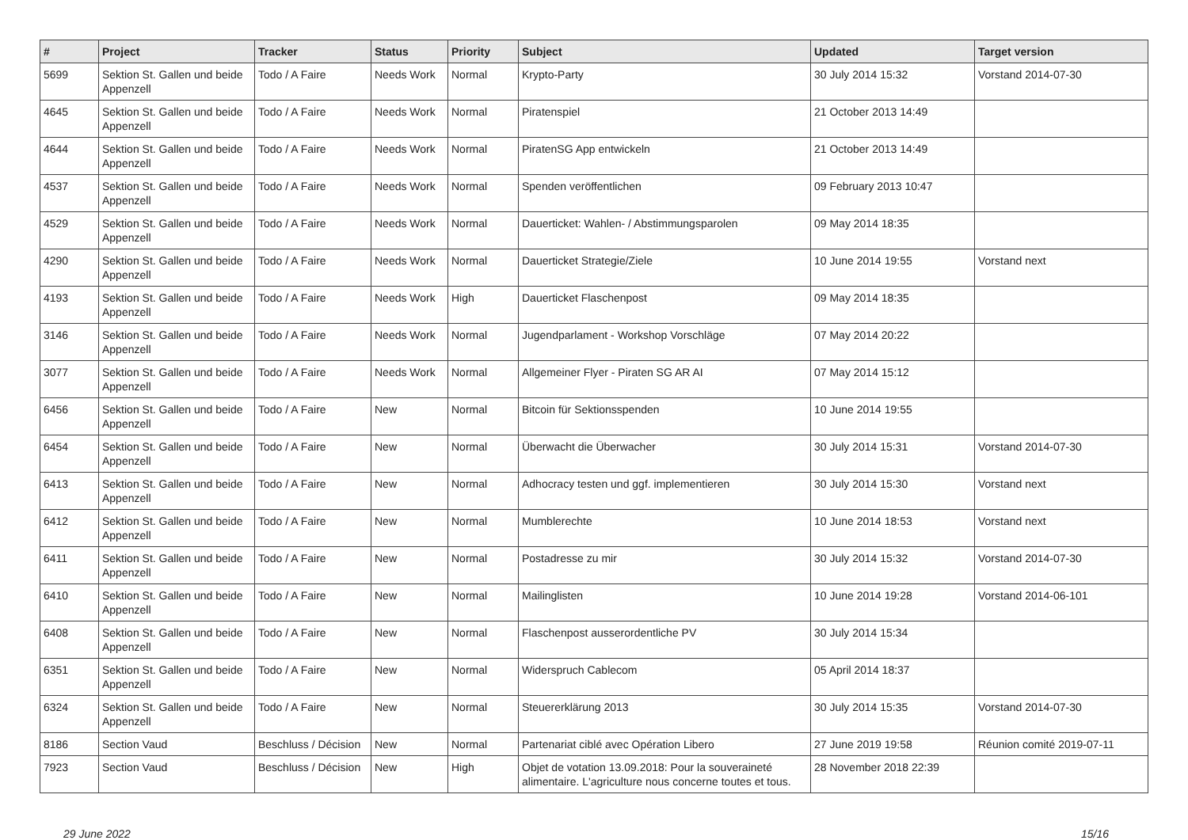| # | Project | Tracker | Status | Priority | Subject | Updated | Target version |
| --- | --- | --- | --- | --- | --- | --- | --- |
| 5699 | Sektion St. Gallen und beide Appenzell | Todo / A Faire | Needs Work | Normal | Krypto-Party | 30 July 2014 15:32 | Vorstand 2014-07-30 |
| 4645 | Sektion St. Gallen und beide Appenzell | Todo / A Faire | Needs Work | Normal | Piratenspiel | 21 October 2013 14:49 | |
| 4644 | Sektion St. Gallen und beide Appenzell | Todo / A Faire | Needs Work | Normal | PiratenSG App entwickeln | 21 October 2013 14:49 | |
| 4537 | Sektion St. Gallen und beide Appenzell | Todo / A Faire | Needs Work | Normal | Spenden veröffentlichen | 09 February 2013 10:47 | |
| 4529 | Sektion St. Gallen und beide Appenzell | Todo / A Faire | Needs Work | Normal | Dauerticket: Wahlen- / Abstimmungsparolen | 09 May 2014 18:35 | |
| 4290 | Sektion St. Gallen und beide Appenzell | Todo / A Faire | Needs Work | Normal | Dauerticket Strategie/Ziele | 10 June 2014 19:55 | Vorstand next |
| 4193 | Sektion St. Gallen und beide Appenzell | Todo / A Faire | Needs Work | High | Dauerticket Flaschenpost | 09 May 2014 18:35 | |
| 3146 | Sektion St. Gallen und beide Appenzell | Todo / A Faire | Needs Work | Normal | Jugendparlament - Workshop Vorschläge | 07 May 2014 20:22 | |
| 3077 | Sektion St. Gallen und beide Appenzell | Todo / A Faire | Needs Work | Normal | Allgemeiner Flyer - Piraten SG AR AI | 07 May 2014 15:12 | |
| 6456 | Sektion St. Gallen und beide Appenzell | Todo / A Faire | New | Normal | Bitcoin für Sektionsspenden | 10 June 2014 19:55 | |
| 6454 | Sektion St. Gallen und beide Appenzell | Todo / A Faire | New | Normal | Überwacht die Überwacher | 30 July 2014 15:31 | Vorstand 2014-07-30 |
| 6413 | Sektion St. Gallen und beide Appenzell | Todo / A Faire | New | Normal | Adhocracy testen und ggf. implementieren | 30 July 2014 15:30 | Vorstand next |
| 6412 | Sektion St. Gallen und beide Appenzell | Todo / A Faire | New | Normal | Mumblerechte | 10 June 2014 18:53 | Vorstand next |
| 6411 | Sektion St. Gallen und beide Appenzell | Todo / A Faire | New | Normal | Postadresse zu mir | 30 July 2014 15:32 | Vorstand 2014-07-30 |
| 6410 | Sektion St. Gallen und beide Appenzell | Todo / A Faire | New | Normal | Mailinglisten | 10 June 2014 19:28 | Vorstand 2014-06-101 |
| 6408 | Sektion St. Gallen und beide Appenzell | Todo / A Faire | New | Normal | Flaschenpost ausserordentliche PV | 30 July 2014 15:34 | |
| 6351 | Sektion St. Gallen und beide Appenzell | Todo / A Faire | New | Normal | Widerspruch Cablecom | 05 April 2014 18:37 | |
| 6324 | Sektion St. Gallen und beide Appenzell | Todo / A Faire | New | Normal | Steuererklärung 2013 | 30 July 2014 15:35 | Vorstand 2014-07-30 |
| 8186 | Section Vaud | Beschluss / Décision | New | Normal | Partenariat ciblé avec Opération Libero | 27 June 2019 19:58 | Réunion comité 2019-07-11 |
| 7923 | Section Vaud | Beschluss / Décision | New | High | Objet de votation 13.09.2018: Pour la souveraineté alimentaire. L'agriculture nous concerne toutes et tous. | 28 November 2018 22:39 | |
29 June 2022 15/16